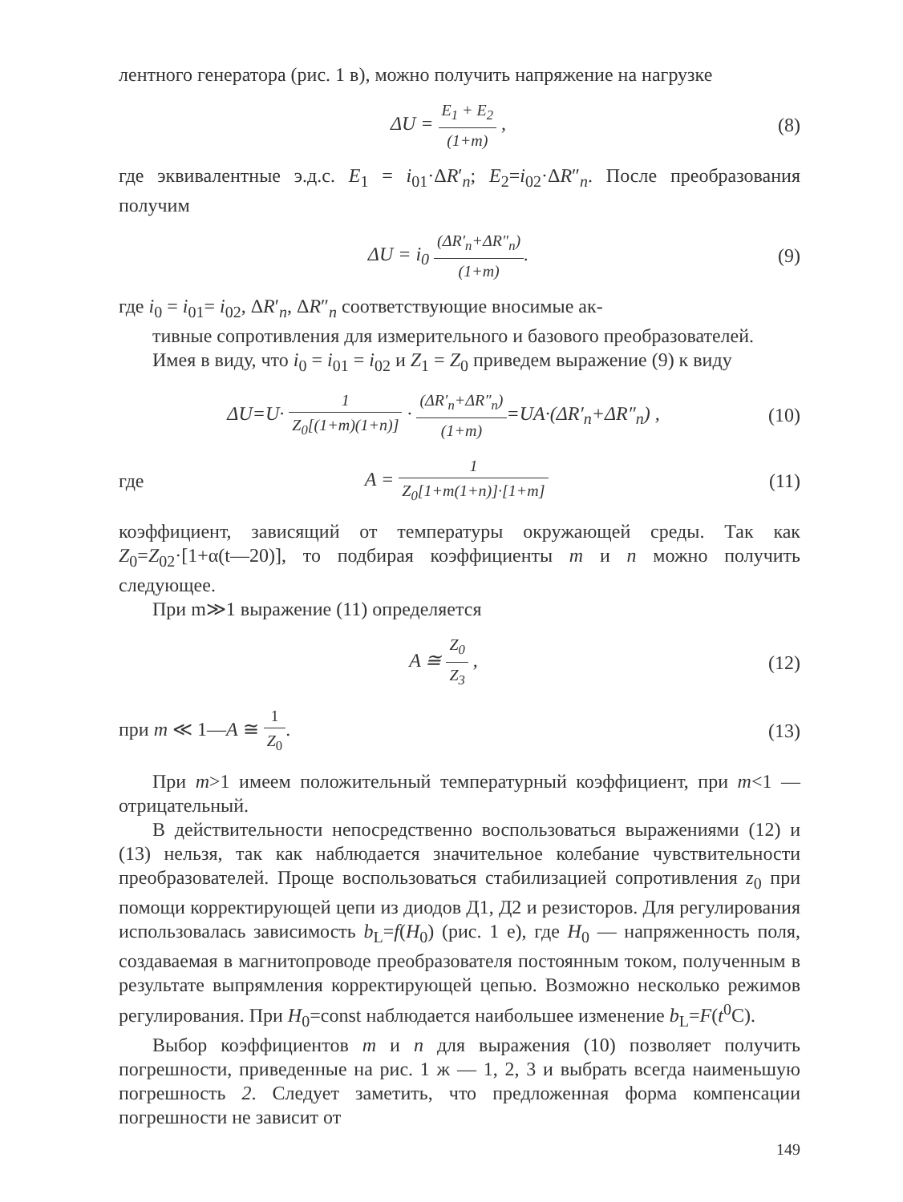лентного генератора (рис. 1 в), можно получить напряжение на нагрузке
ΔU = E<sub>1</sub> + E<sub>2</sub> (1+m) , (8)
где эквивалентные э.д.с. E<sub>1</sub> = i<sub>01</sub>·ΔR′<sub>n</sub>; E<sub>2</sub>=i<sub>02</sub>·ΔR″<sub>n</sub>. После преобразования получим
ΔU = i<sub>0</sub> (ΔR′<sub>n</sub>+ΔR″<sub>n</sub>) (1+m). (9)
где i<sub>0</sub> = i<sub>01</sub>= i<sub>02</sub>, ΔR′<sub>n</sub>, ΔR″<sub>n</sub> соответствующие вносимые ак-
тивные сопротивления для измерительного и базового преобразователей.
Имея в виду, что i<sub>0</sub> = i<sub>01</sub> = i<sub>02</sub> и Z<sub>1</sub> = Z<sub>0</sub> приведем выражение (9) к виду
ΔU=U· 1 Z<sub>0</sub>[(1+m)(1+n)] · (ΔR′<sub>n</sub>+ΔR″<sub>n</sub>) (1+m)=UA·(ΔR′<sub>n</sub>+ΔR″<sub>n</sub>) ,
(10)
где A = 1 Z<sub>0</sub>[1+m(1+n)]·[1+m]
(11)
коэффициент, зависящий от температуры окружающей среды. Так как Z<sub>0</sub>=Z<sub>02</sub>·[1+α(t—20)], то подбирая коэффициенты m и n можно получить следующее.
При m≫1 выражение (11) определяется
A ≅ Z<sub>0</sub> Z<sub>3</sub> , (12)
при m ≪ 1—A ≅ 1 Z<sub>0</sub>. (13)
При m>1 имеем положительный температурный коэффициент, при m<1 — отрицательный.
В действительности непосредственно воспользоваться выражениями (12) и (13) нельзя, так как наблюдается значительное колебание чувствительности преобразователей. Проще воспользоваться стабилизацией сопротивления z<sub>0</sub> при помощи корректирующей цепи из диодов Д1, Д2 и резисторов. Для регулирования использовалась зависимость b<sub>L</sub>=f(H<sub>0</sub>) (рис. 1 е), где H<sub>0</sub> — напряженность поля, создаваемая в магнитопроводе преобразователя постоянным током, полученным в результате выпрямления корректирующей цепью. Возможно несколько режимов регулирования. При H<sub>0</sub>=const наблюдается наибольшее изменение b<sub>L</sub>=F(t<sup>0</sup>C).
Выбор коэффициентов m и n для выражения (10) позволяет получить погрешности, приведенные на рис. 1 ж — 1, 2, 3 и выбрать всегда наименьшую погрешность 2. Следует заметить, что предложенная форма компенсации погрешности не зависит от
149